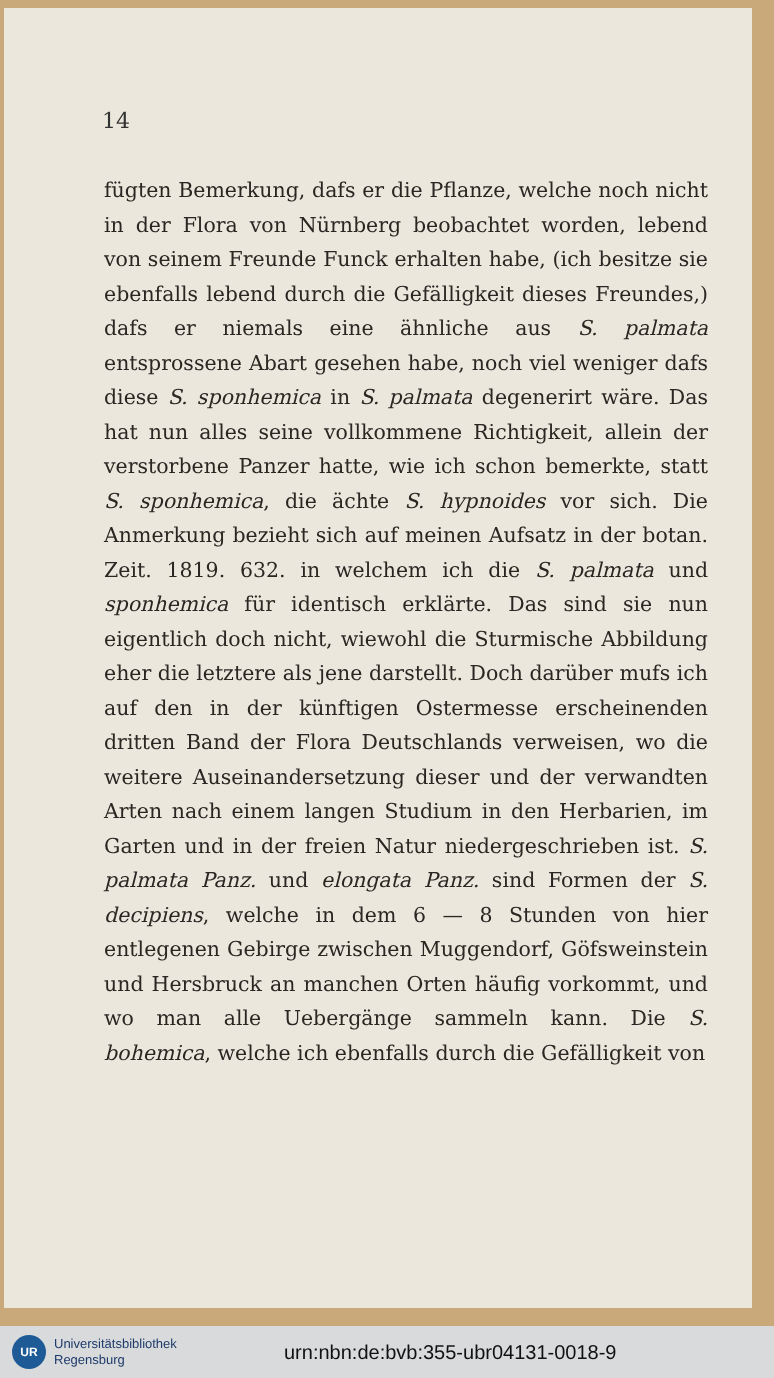14
fügten Bemerkung, dafs er die Pflanze, welche noch nicht in der Flora von Nürnberg beobachtet worden, lebend von seinem Freunde Funck erhalten habe, (ich besitze sie ebenfalls lebend durch die Gefälligkeit dieses Freundes,) dafs er niemals eine ähnliche aus S. palmata entsprossene Abart gesehen habe, noch viel weniger dafs diese S. sponhemica in S. palmata degenerirt wäre. Das hat nun alles seine vollkommene Richtigkeit, allein der verstorbene Panzer hatte, wie ich schon bemerkte, statt S. sponhemica, die ächte S. hypnoides vor sich. Die Anmerkung bezieht sich auf meinen Aufsatz in der botan. Zeit. 1819. 632. in welchem ich die S. palmata und sponhemica für identisch erklärte. Das sind sie nun eigentlich doch nicht, wiewohl die Sturmische Abbildung eher die letztere als jene darstellt. Doch darüber mufs ich auf den in der künftigen Ostermesse erscheinenden dritten Band der Flora Deutschlands verweisen, wo die weitere Auseinandersetzung dieser und der verwandten Arten nach einem langen Studium in den Herbarien, im Garten und in der freien Natur niedergeschrieben ist. S. palmata Panz. und elongata Panz. sind Formen der S. decipiens, welche in dem 6 — 8 Stunden von hier entlegenen Gebirge zwischen Muggendorf, Göfsweinstein und Hersbruck an manchen Orten häufig vorkommt, und wo man alle Uebergänge sammeln kann. Die S. bohemica, welche ich ebenfalls durch die Gefälligkeit von
UR
Universitätsbibliothek
Regensburg
urn:nbn:de:bvb:355-ubr04131-0018-9